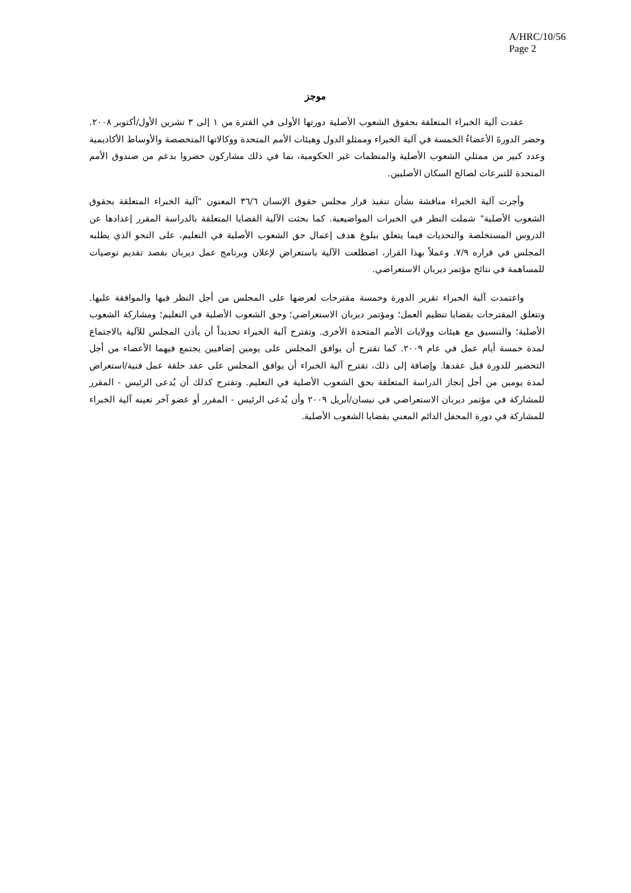A/HRC/10/56
Page 2
موجز
عقدت آلية الخبراء المتعلقة بحقوق الشعوب الأصلية دورتها الأولى في الفترة من ١ إلى ٣ تشرين الأول/أكتوبر ٢٠٠٨. وحضر الدورةَ الأعضاءُ الخمسة في آلية الخبراء وممثلو الدول وهيئات الأمم المتحدة ووكالاتها المتخصصة والأوساط الأكاديمية وعدد كبير من ممثلي الشعوب الأصلية والمنظمات غير الحكومية، بما في ذلك مشاركون حضروا بدعم من صندوق الأمم المتحدة للتبرعات لصالح السكان الأصليين.
وأجرت آلية الخبراء مناقشة بشأن تنفيذ قرار مجلس حقوق الإنسان ٣٦/٦ المعنون "آلية الخبراء المتعلقة بحقوق الشعوب الأصلية" شملت النظر في الخبرات المواضيعية. كما بحثت الآلية القضايا المتعلقة بالدراسة المقرر إعدادها عن الدروس المستخلصة والتحديات فيما يتعلق ببلوغ هدف إعمال حق الشعوب الأصلية في التعليم، على النحو الذي يطلبه المجلس في قراره ٧/٩. وعملاً بهذا القرار، اضطلعت الآلية باستعراض لإعلان وبرنامج عمل ديربان بقصد تقديم توصيات للمساهمة في نتائج مؤتمر ديربان الاستعراضي.
واعتمدت آلية الخبراء تقرير الدورة وخمسة مقترحات لعرضها على المجلس من أجل النظر فيها والموافقة عليها. وتتعلق المقترحات بقضايا تنظيم العمل؛ ومؤتمر ديربان الاستعراضي؛ وحق الشعوب الأصلية في التعليم؛ ومشاركة الشعوب الأصلية؛ والتنسيق مع هيئات وولايات الأمم المتحدة الأخرى. وتقترح آلية الخبراء تحديداً أن يأذن المجلس للآلية بالاجتماع لمدة خمسة أيام عمل في عام ٢٠٠٩. كما تقترح أن يوافق المجلس على يومين إضافيين يجتمع فيهما الأعضاء من أجل التحضير للدورة قبل عقدها. وإضافة إلى ذلك، تقترح آلية الخبراء أن يوافق المجلس على عقد حلقة عمل فنية/استعراض لمدة يومين من أجل إنجاز الدراسة المتعلقة بحق الشعوب الأصلية في التعليم. وتقترح كذلك أن يُدعى الرئيس - المقرر للمشاركة في مؤتمر ديربان الاستعراضي في نيسان/أبريل ٢٠٠٩ وأن يُدعى الرئيس - المقرر أو عضو آخر تعينه آلية الخبراء للمشاركة في دورة المحفل الدائم المعني بقضايا الشعوب الأصلية.